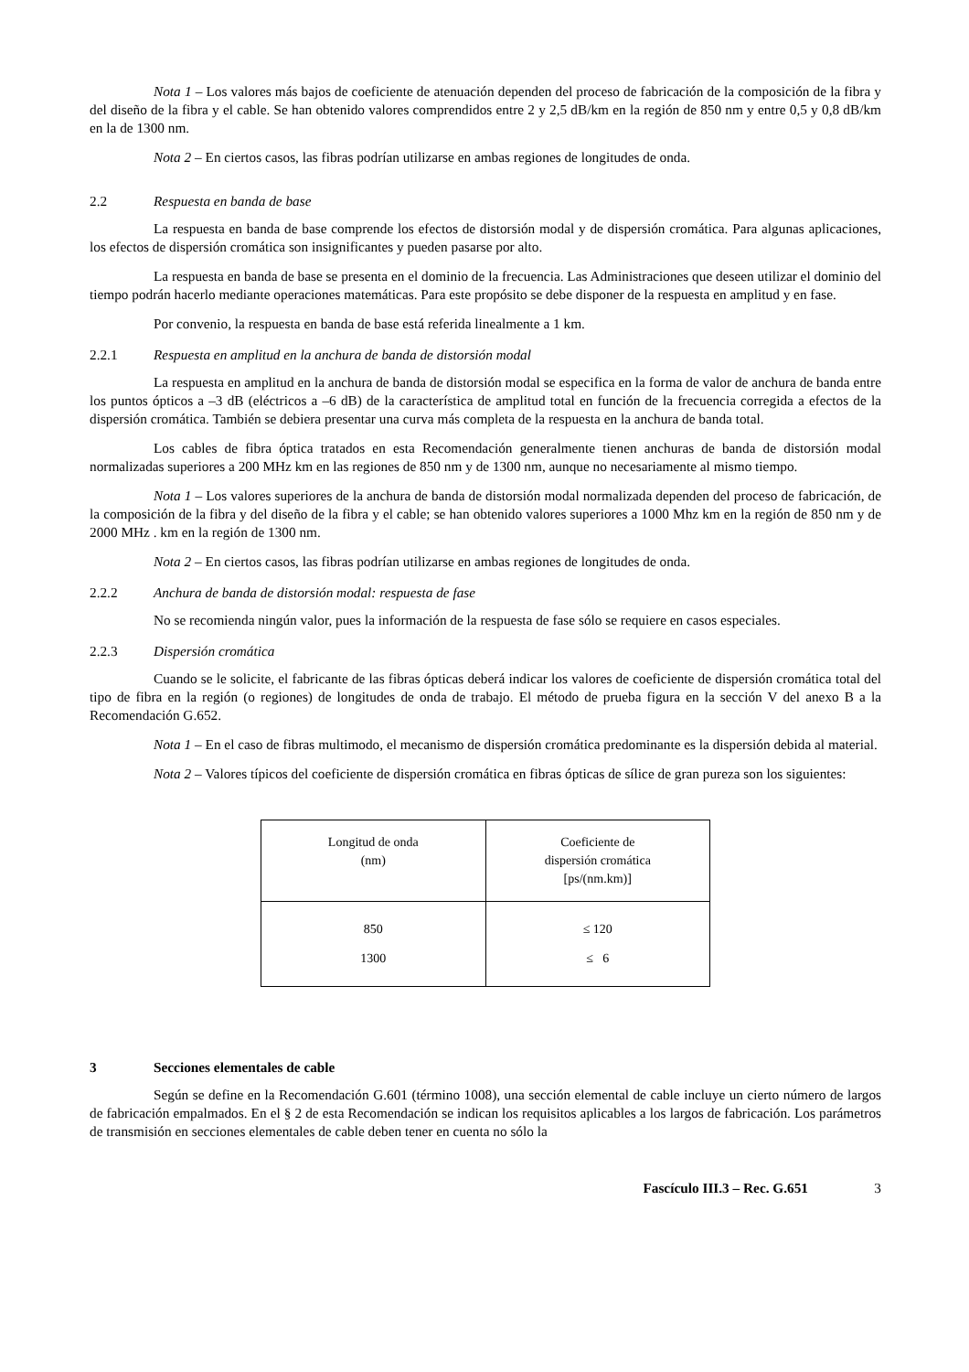Nota 1 – Los valores más bajos de coeficiente de atenuación dependen del proceso de fabricación de la composición de la fibra y del diseño de la fibra y el cable. Se han obtenido valores comprendidos entre 2 y 2,5 dB/km en la región de 850 nm y entre 0,5 y 0,8 dB/km en la de 1300 nm.
Nota 2 – En ciertos casos, las fibras podrían utilizarse en ambas regiones de longitudes de onda.
2.2 Respuesta en banda de base
La respuesta en banda de base comprende los efectos de distorsión modal y de dispersión cromática. Para algunas aplicaciones, los efectos de dispersión cromática son insignificantes y pueden pasarse por alto.
La respuesta en banda de base se presenta en el dominio de la frecuencia. Las Administraciones que deseen utilizar el dominio del tiempo podrán hacerlo mediante operaciones matemáticas. Para este propósito se debe disponer de la respuesta en amplitud y en fase.
Por convenio, la respuesta en banda de base está referida linealmente a 1 km.
2.2.1 Respuesta en amplitud en la anchura de banda de distorsión modal
La respuesta en amplitud en la anchura de banda de distorsión modal se especifica en la forma de valor de anchura de banda entre los puntos ópticos a –3 dB (eléctricos a –6 dB) de la característica de amplitud total en función de la frecuencia corregida a efectos de la dispersión cromática. También se debiera presentar una curva más completa de la respuesta en la anchura de banda total.
Los cables de fibra óptica tratados en esta Recomendación generalmente tienen anchuras de banda de distorsión modal normalizadas superiores a 200 MHz km en las regiones de 850 nm y de 1300 nm, aunque no necesariamente al mismo tiempo.
Nota 1 – Los valores superiores de la anchura de banda de distorsión modal normalizada dependen del proceso de fabricación, de la composición de la fibra y del diseño de la fibra y el cable; se han obtenido valores superiores a 1000 Mhz km en la región de 850 nm y de 2000 MHz . km en la región de 1300 nm.
Nota 2 – En ciertos casos, las fibras podrían utilizarse en ambas regiones de longitudes de onda.
2.2.2 Anchura de banda de distorsión modal: respuesta de fase
No se recomienda ningún valor, pues la información de la respuesta de fase sólo se requiere en casos especiales.
2.2.3 Dispersión cromática
Cuando se le solicite, el fabricante de las fibras ópticas deberá indicar los valores de coeficiente de dispersión cromática total del tipo de fibra en la región (o regiones) de longitudes de onda de trabajo. El método de prueba figura en la sección V del anexo B a la Recomendación G.652.
Nota 1 – En el caso de fibras multimodo, el mecanismo de dispersión cromática predominante es la dispersión debida al material.
Nota 2 – Valores típicos del coeficiente de dispersión cromática en fibras ópticas de sílice de gran pureza son los siguientes:
| Longitud de onda (nm) | Coeficiente de dispersión cromática [ps/(nm.km)] |
| --- | --- |
| 850 1300 | ≤ 120 ≤ 6 |
3 Secciones elementales de cable
Según se define en la Recomendación G.601 (término 1008), una sección elemental de cable incluye un cierto número de largos de fabricación empalmados. En el § 2 de esta Recomendación se indican los requisitos aplicables a los largos de fabricación. Los parámetros de transmisión en secciones elementales de cable deben tener en cuenta no sólo la
Fascículo III.3 – Rec. G.651 3